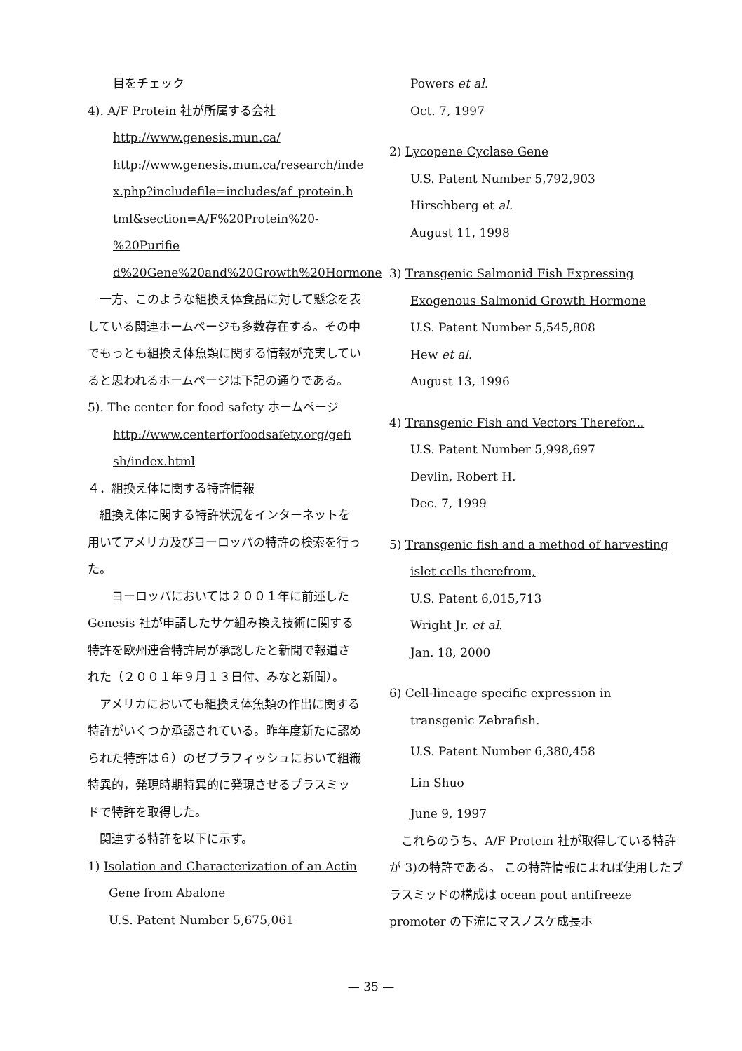目をチェック
4). A/F Protein 社が所属する会社
http://www.genesis.mun.ca/
http://www.genesis.mun.ca/research/inde
x.php?includefile=includes/af_protein.h
tml&section=A/F%20Protein%20-%20Purifie
d%20Gene%20and%20Growth%20Hormone
一方、このような組換え体食品に対して懸念を表している関連ホームページも多数存在する。その中でもっとも組換え体魚類に関する情報が充実していると思われるホームページは下記の通りである。
5). The center for food safety ホームページ
http://www.centerforfoodsafety.org/gefi
sh/index.html
４．組換え体に関する特許情報
組換え体に関する特許状況をインターネットを用いてアメリカ及びヨーロッパの特許の検索を行った。
　ヨーロッパにおいては２００１年に前述した Genesis 社が申請したサケ組み換え技術に関する特許を欧州連合特許局が承認したと新聞で報道された（２００１年９月１３日付、みなと新聞）。
アメリカにおいても組換え体魚類の作出に関する特許がいくつか承認されている。昨年度新たに認められた特許は６）のゼブラフィッシュにおいて組織特異的，発現時期特異的に発現させるプラスミッドで特許を取得した。
関連する特許を以下に示す。
1) Isolation and Characterization of an Actin
Gene from Abalone
U.S. Patent Number 5,675,061
Powers et al.
Oct. 7, 1997
2) Lycopene Cyclase Gene
U.S. Patent Number 5,792,903
Hirschberg et al.
August 11, 1998
3) Transgenic Salmonid Fish Expressing
Exogenous Salmonid Growth Hormone
U.S. Patent Number 5,545,808
Hew et al.
August 13, 1996
4) Transgenic Fish and Vectors Therefor...
U.S. Patent Number 5,998,697
Devlin, Robert H.
Dec. 7, 1999
5) Transgenic fish and a method of harvesting
islet cells therefrom,
U.S. Patent 6,015,713
Wright Jr. et al.
Jan. 18, 2000
6) Cell-lineage specific expression in
transgenic Zebrafish.
U.S. Patent Number 6,380,458
Lin Shuo
June 9, 1997
これらのうち、A/F Protein 社が取得している特許が 3)の特許である。 この特許情報によれば使用したプラスミッドの構成は ocean pout antifreeze promoter の下流にマスノスケ成長ホ
— 35 —